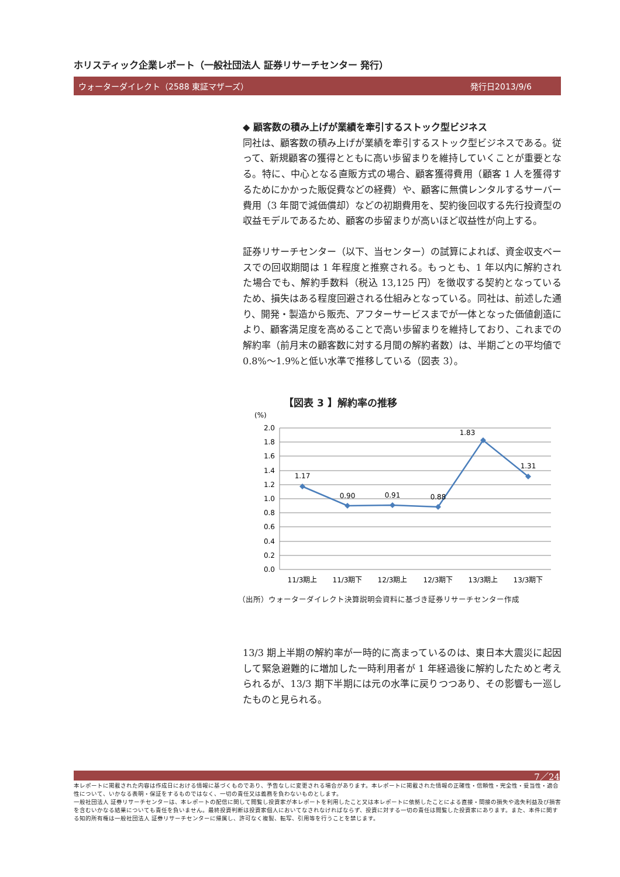ホリスティック企業レポート（一般社団法人 証券リサーチセンター 発行）
ウォーターダイレクト（2588 東証マザーズ） 発行日2013/9/6
◆ 顧客数の積み上げが業績を牽引するストック型ビジネス
同社は、顧客数の積み上げが業績を牽引するストック型ビジネスである。従って、新規顧客の獲得とともに高い歩留まりを維持していくことが重要となる。特に、中心となる直販方式の場合、顧客獲得費用（顧客 1 人を獲得するためにかかった販促費などの経費）や、顧客に無償レンタルするサーバー費用（3 年間で減価償却）などの初期費用を、契約後回収する先行投資型の収益モデルであるため、顧客の歩留まりが高いほど収益性が向上する。
証券リサーチセンター（以下、当センター）の試算によれば、資金収支ベースでの回収期間は 1 年程度と推察される。もっとも、1 年以内に解約された場合でも、解約手数料（税込 13,125 円）を徴収する契約となっているため、損失はある程度回避される仕組みとなっている。同社は、前述した通り、開発・製造から販売、アフターサービスまでが一体となった価値創造により、顧客満足度を高めることで高い歩留まりを維持しており、これまでの解約率（前月末の顧客数に対する月間の解約者数）は、半期ごとの平均値で 0.8%～1.9%と低い水準で推移している（図表 3）。
【図表 3 】解約率の推移
(%)
2.0
1.8
1.6
1.4
1.2
1.0
0.8
0.6
0.4
0.2
0.0
1.17
0.90
0.91
0.88
1.83
1.31
11/3期上
11/3期下
12/3期上
12/3期下
13/3期上
13/3期下
（出所）ウォーターダイレクト決算説明会資料に基づき証券リサーチセンター作成
13/3 期上半期の解約率が一時的に高まっているのは、東日本大震災に起因して緊急避難的に増加した一時利用者が 1 年経過後に解約したためと考えられるが、13/3 期下半期には元の水準に戻りつつあり、その影響も一巡したものと見られる。
7／24
本レポートに掲載された内容は作成日における情報に基づくものであり、予告なしに変更される場合があります。本レポートに掲載された情報の正確性・信頼性・完全性・妥当性・適合性について、いかなる表明・保証をするものではなく、一切の責任又は義務を負わないものとします。
一般社団法人 証券リサーチセンターは、本レポートの配信に関して閲覧し投資家が本レポートを利用したこと又は本レポートに依拠したことによる直接・間接の損失や逸失利益及び損害を含むいかなる結果についても責任を負いません。最終投資判断は投資家個人においてなされなければならず、投資に対する一切の責任は閲覧した投資家にあります。また、本件に関する知的所有権は一般社団法人 証券リサーチセンターに帰属し、許可なく複製、転写、引用等を行うことを禁じます。